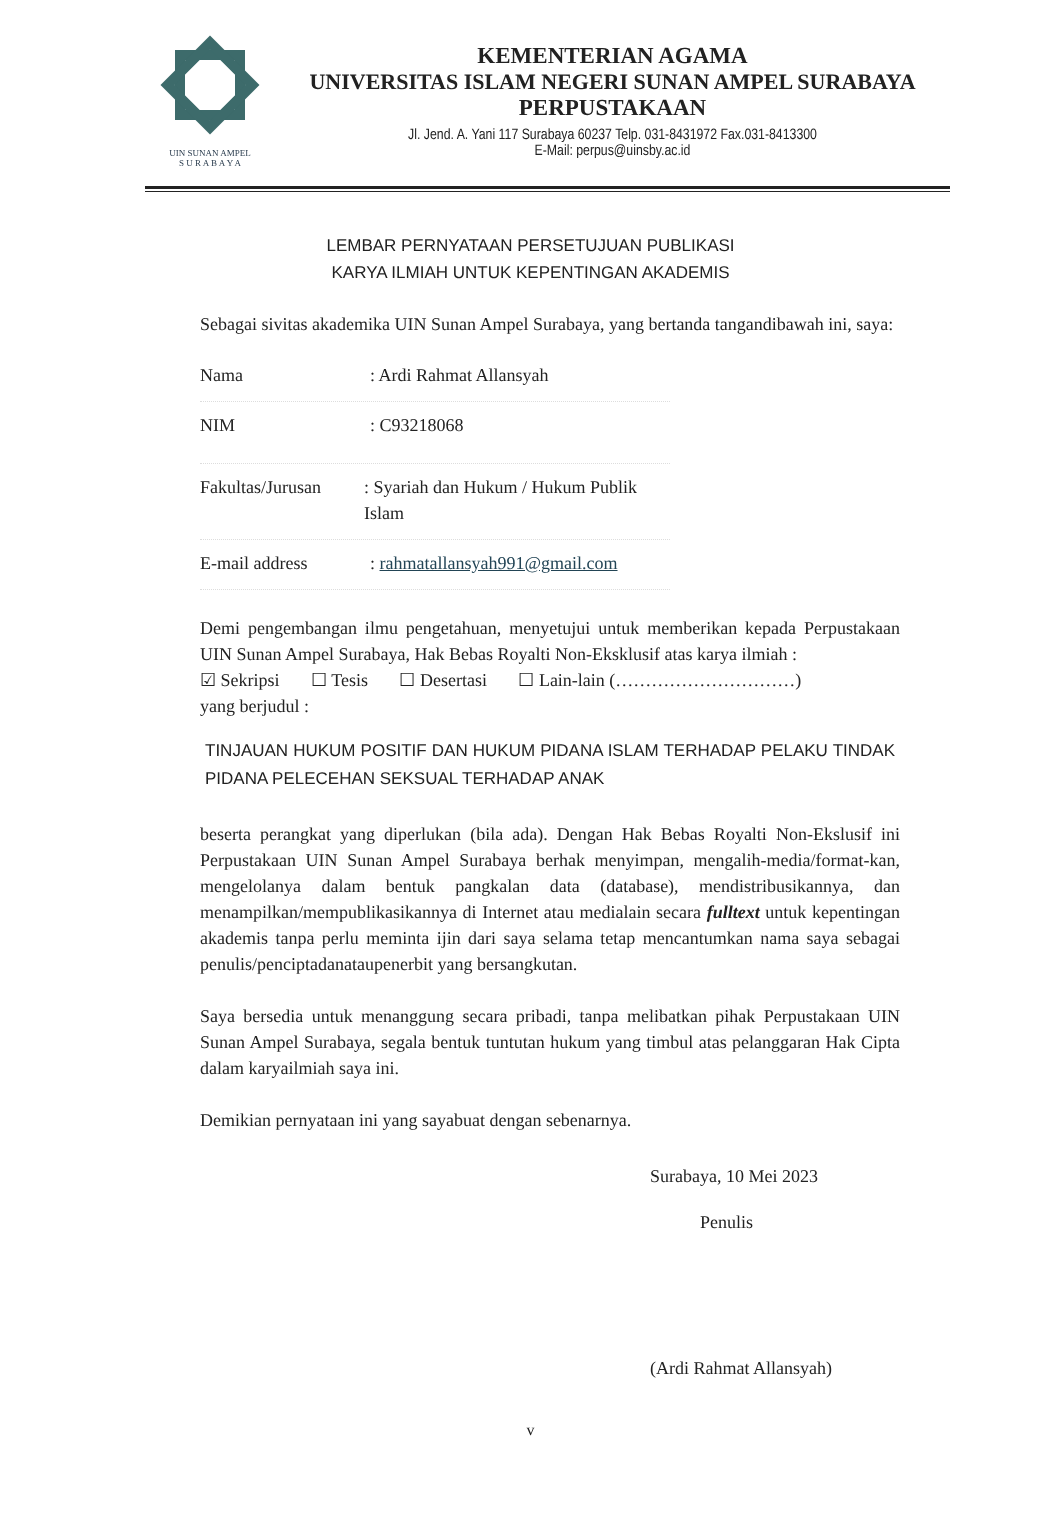UIN SUNAN AMPEL
S U R A B A Y A
KEMENTERIAN AGAMA
UNIVERSITAS ISLAM NEGERI SUNAN AMPEL SURABAYA
PERPUSTAKAAN
Jl. Jend. A. Yani 117 Surabaya 60237 Telp. 031-8431972 Fax.031-8413300
E-Mail: perpus@uinsby.ac.id
LEMBAR PERNYATAAN PERSETUJUAN PUBLIKASI
KARYA ILMIAH UNTUK KEPENTINGAN AKADEMIS
Sebagai sivitas akademika UIN Sunan Ampel Surabaya, yang bertanda tangandibawah ini, saya:
Nama: Ardi Rahmat Allansyah
NIM: C93218068
Fakultas/Jurusan: Syariah dan Hukum / Hukum Publik Islam
E-mail address: rahmatallansyah991@gmail.com
Demi pengembangan ilmu pengetahuan, menyetujui untuk memberikan kepada Perpustakaan UIN Sunan Ampel Surabaya, Hak Bebas Royalti Non-Eksklusif atas karya ilmiah :
☑ Sekripsi ☐ Tesis ☐ Desertasi ☐ Lain-lain (…………………………)
yang berjudul :
TINJAUAN HUKUM POSITIF DAN HUKUM PIDANA ISLAM TERHADAP PELAKU TINDAK PIDANA PELECEHAN SEKSUAL TERHADAP ANAK
beserta perangkat yang diperlukan (bila ada). Dengan Hak Bebas Royalti Non-Ekslusif ini Perpustakaan UIN Sunan Ampel Surabaya berhak menyimpan, mengalih-media/format-kan, mengelolanya dalam bentuk pangkalan data (database), mendistribusikannya, dan menampilkan/mempublikasikannya di Internet atau medialain secara fulltext untuk kepentingan akademis tanpa perlu meminta ijin dari saya selama tetap mencantumkan nama saya sebagai penulis/penciptadanataupenerbit yang bersangkutan.
Saya bersedia untuk menanggung secara pribadi, tanpa melibatkan pihak Perpustakaan UIN Sunan Ampel Surabaya, segala bentuk tuntutan hukum yang timbul atas pelanggaran Hak Cipta dalam karyailmiah saya ini.
Demikian pernyataan ini yang sayabuat dengan sebenarnya.
Surabaya, 10 Mei 2023
Penulis
(Ardi Rahmat Allansyah)
v